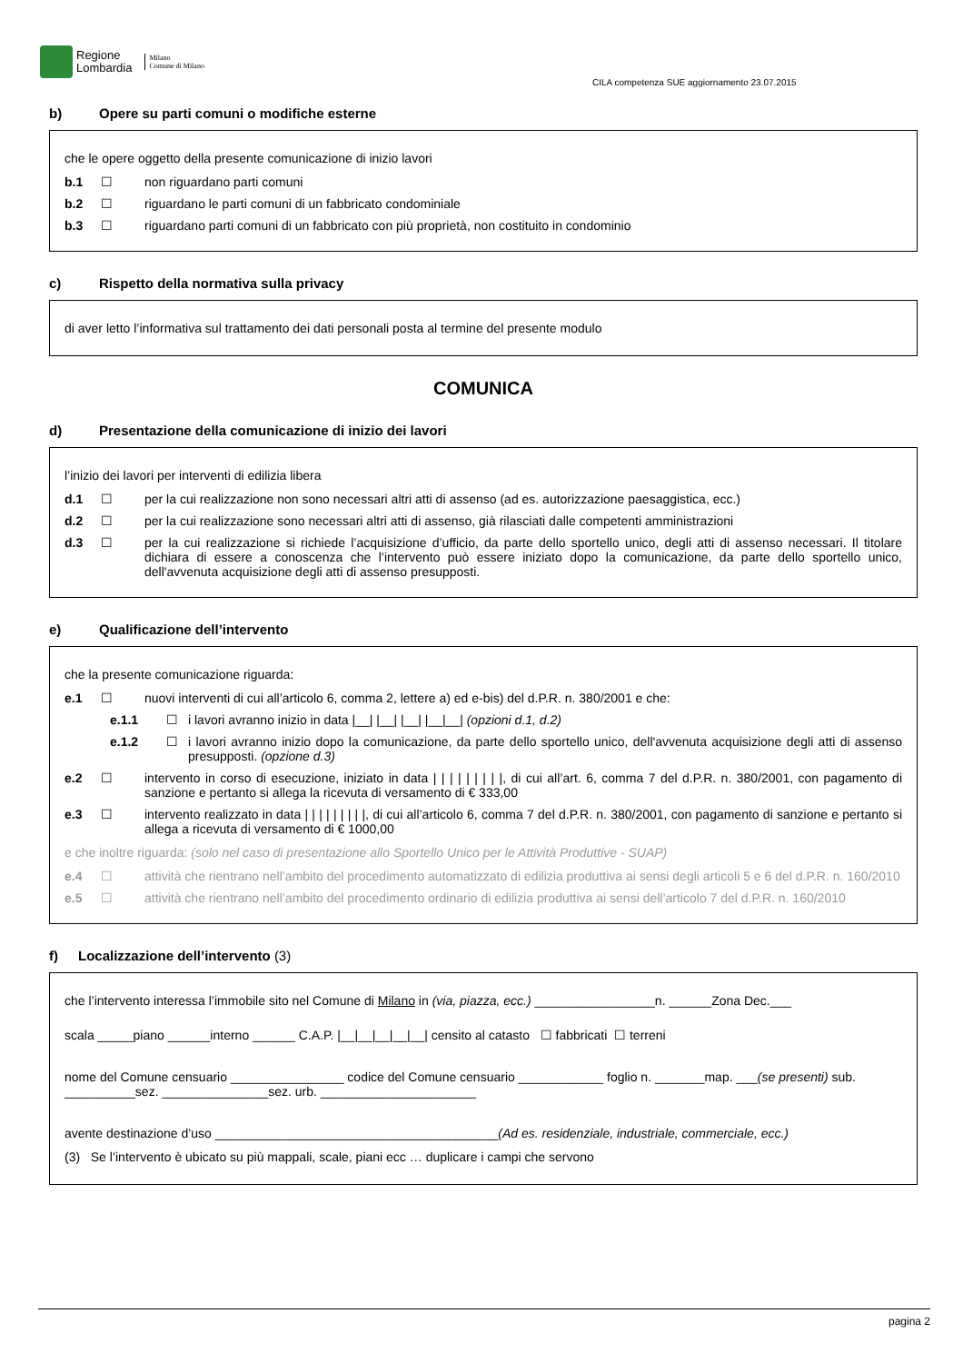Regione
Lombardia
Milano
Comune di Milano
CILA competenza SUE aggiornamento 23.07.2015
b) Opere su parti comuni o modifiche esterne
che le opere oggetto della presente comunicazione di inizio lavori
b.1 ☐ non riguardano parti comuni
b.2 ☐ riguardano le parti comuni di un fabbricato condominiale
b.3 ☐ riguardano parti comuni di un fabbricato con più proprietà, non costituito in condominio
c) Rispetto della normativa sulla privacy
di aver letto l’informativa sul trattamento dei dati personali posta al termine del presente modulo
COMUNICA
d) Presentazione della comunicazione di inizio dei lavori
l’inizio dei lavori per interventi di edilizia libera
d.1 ☐ per la cui realizzazione non sono necessari altri atti di assenso (ad es. autorizzazione paesaggistica, ecc.)
d.2 ☐ per la cui realizzazione sono necessari altri atti di assenso, già rilasciati dalle competenti amministrazioni
d.3 ☐ per la cui realizzazione si richiede l’acquisizione d’ufficio, da parte dello sportello unico, degli atti di assenso necessari. Il titolare dichiara di essere a conoscenza che l’intervento può essere iniziato dopo la comunicazione, da parte dello sportello unico, dell'avvenuta acquisizione degli atti di assenso presupposti.
e) Qualificazione dell’intervento
che la presente comunicazione riguarda:
e.1 ☐ nuovi interventi di cui all’articolo 6, comma 2, lettere a) ed e-bis) del d.P.R. n. 380/2001 e che:
e.1.1 ☐ i lavori avranno inizio in data |__| |__| |__| |__|__| (opzioni d.1, d.2)
e.1.2 ☐ i lavori avranno inizio dopo la comunicazione, da parte dello sportello unico, dell'avvenuta acquisizione degli atti di assenso presupposti. (opzione d.3)
e.2 ☐ intervento in corso di esecuzione, iniziato in data | | | | | | | | |, di cui all’art. 6, comma 7 del d.P.R. n. 380/2001, con pagamento di sanzione e pertanto si allega la ricevuta di versamento di € 333,00
e.3 ☐ intervento realizzato in data | | | | | | | | |, di cui all’articolo 6, comma 7 del d.P.R. n. 380/2001, con pagamento di sanzione e pertanto si allega a ricevuta di versamento di € 1000,00
e che inoltre riguarda: (solo nel caso di presentazione allo Sportello Unico per le Attività Produttive - SUAP)
e.4 ☐ attività che rientrano nell’ambito del procedimento automatizzato di edilizia produttiva ai sensi degli articoli 5 e 6 del d.P.R. n. 160/2010
e.5 ☐ attività che rientrano nell’ambito del procedimento ordinario di edilizia produttiva ai sensi dell’articolo 7 del d.P.R. n. 160/2010
f) Localizzazione dell’intervento (3)
che l’intervento interessa l’immobile sito nel Comune di Milano in (via, piazza, ecc.) _________________n. ______Zona Dec.___
scala _____piano ______interno ______ C.A.P. |__|__|__|__|__| censito al catasto ☐ fabbricati ☐ terreni
nome del Comune censuario ________________ codice del Comune censuario ____________ foglio n. _______map. ___(se presenti) sub. __________sez. _______________sez. urb. ______________________
avente destinazione d’uso ________________________________________(Ad es. residenziale, industriale, commerciale, ecc.)
(3) Se l’intervento è ubicato su più mappali, scale, piani ecc … duplicare i campi che servono
pagina 2